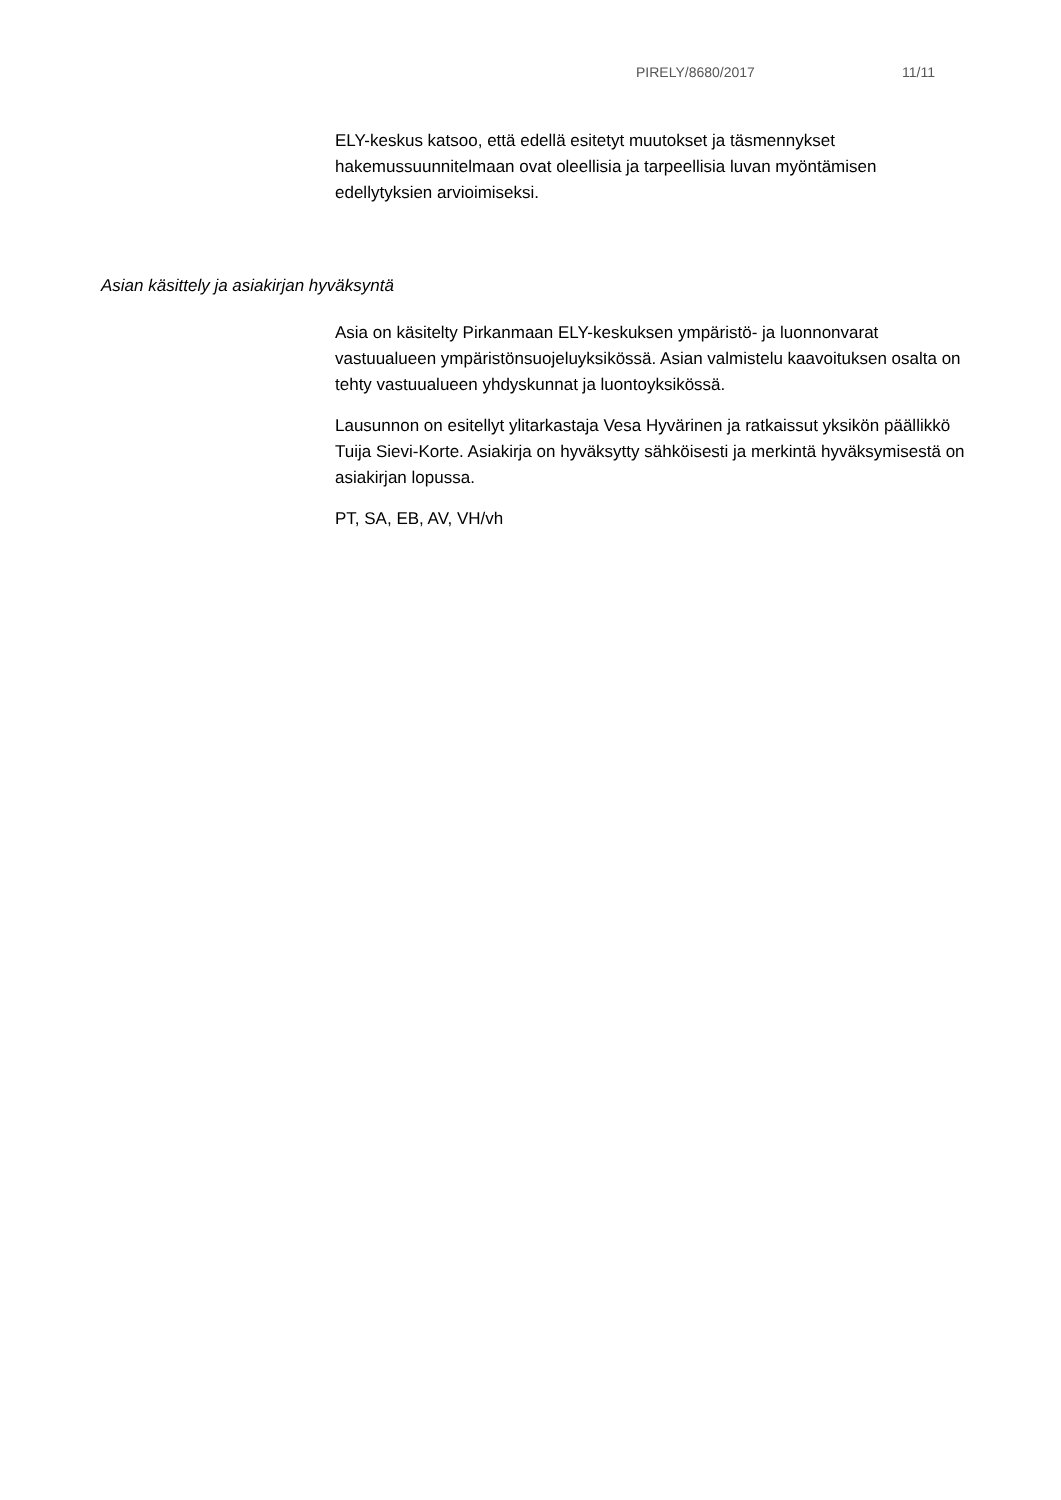PIRELY/8680/2017 11/11
ELY-keskus katsoo, että edellä esitetyt muutokset ja täsmennykset hakemussuunnitelmaan ovat oleellisia ja tarpeellisia luvan myöntämisen edellytyksien arvioimiseksi.
Asian käsittely ja asiakirjan hyväksyntä
Asia on käsitelty Pirkanmaan ELY-keskuksen ympäristö- ja luonnonvarat vastuualueen ympäristönsuojeluyksikössä. Asian valmistelu kaavoituksen osalta on tehty vastuualueen yhdyskunnat ja luontoyksikössä.
Lausunnon on esitellyt ylitarkastaja Vesa Hyvärinen ja ratkaissut yksikön päällikkö Tuija Sievi-Korte. Asiakirja on hyväksytty sähköisesti ja merkintä hyväksymisestä on asiakirjan lopussa.
PT, SA, EB, AV, VH/vh